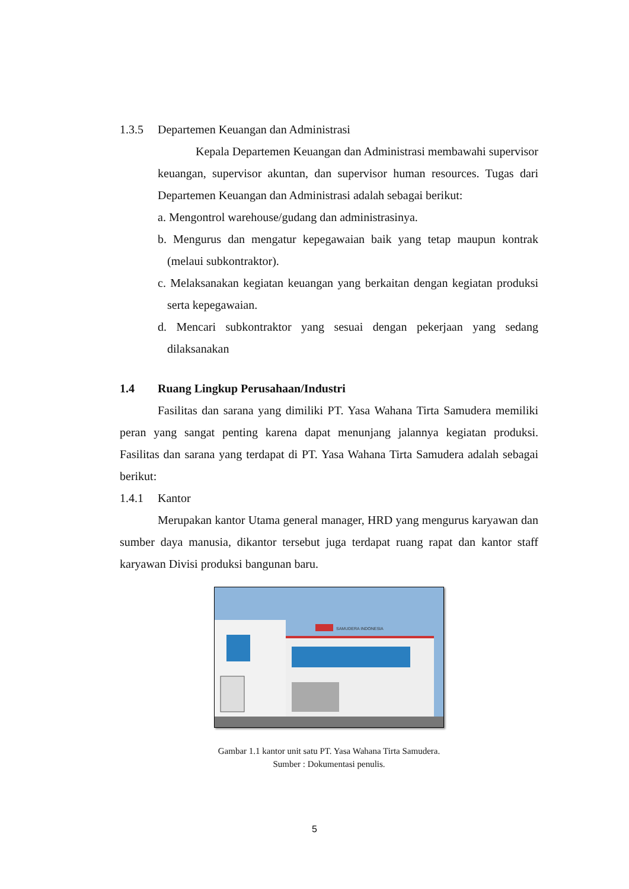1.3.5 Departemen Keuangan dan Administrasi
Kepala Departemen Keuangan dan Administrasi membawahi supervisor keuangan, supervisor akuntan, dan supervisor human resources. Tugas dari Departemen Keuangan dan Administrasi adalah sebagai berikut:
a. Mengontrol warehouse/gudang dan administrasinya.
b. Mengurus dan mengatur kepegawaian baik yang tetap maupun kontrak (melaui subkontraktor).
c. Melaksanakan kegiatan keuangan yang berkaitan dengan kegiatan produksi serta kepegawaian.
d. Mencari subkontraktor yang sesuai dengan pekerjaan yang sedang dilaksanakan
1.4 Ruang Lingkup Perusahaan/Industri
Fasilitas dan sarana yang dimiliki PT. Yasa Wahana Tirta Samudera memiliki peran yang sangat penting karena dapat menunjang jalannya kegiatan produksi. Fasilitas dan sarana yang terdapat di PT. Yasa Wahana Tirta Samudera adalah sebagai berikut:
1.4.1 Kantor
Merupakan kantor Utama general manager, HRD yang mengurus karyawan dan sumber daya manusia, dikantor tersebut juga terdapat ruang rapat dan kantor staff karyawan Divisi produksi bangunan baru.
SAMUDERA INDONESIA
Gambar 1.1 kantor unit satu PT. Yasa Wahana Tirta Samudera.
Sumber : Dokumentasi penulis.
5